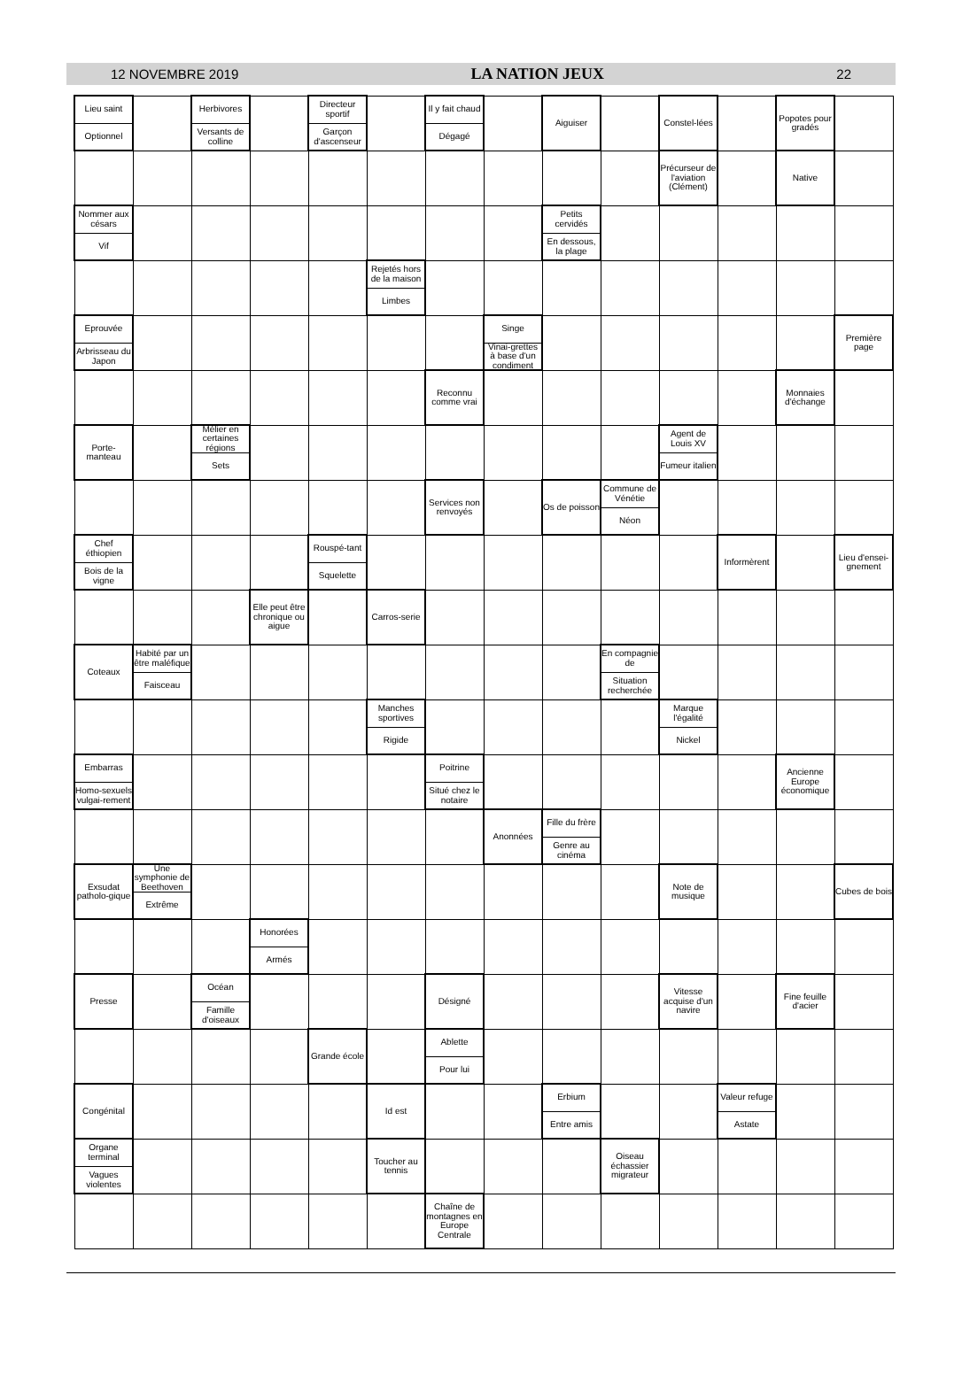12 NOVEMBRE 2019 LA NATION JEUX 22
| Lieu saint Optionnel | | Herbivores Versants de colline | | Directeur sportif Garçon d'ascenseur | | Il y fait chaud Dégagé | | Aiguiser | | Constel-lées | | Popotes pour gradés | |
| | | | | | | | | | | Précurseur de l'aviation (Clément) | | Native | |
| Nommer aux césars Vif | | | | | | | | Petits cervidés En dessous, la plage | | | | | |
| | | | | | Rejetés hors de la maison Limbes | | | | | | | | |
| Eprouvée Arbrisseau du Japon | | | | | | | Singe Vinai-grettes à base d'un condiment | | | | | | Première page |
| | | | | | | Reconnu comme vrai | | | | | | Monnaies d'échange | |
| Porte-manteau | | Mélier en certaines régions Sets | | | | | | | | Agent de Louis XV Fumeur italien | | | |
| | | | | | | Services non renvoyés | | Os de poisson | Commune de Vénétie Néon | | | | |
| Chef éthiopien Bois de la vigne | | | | Rouspé-tant Squelette | | | | | | | Informèrent | | Lieu d'ensei-gnement |
| | | | Elle peut être chronique ou aigue | | Carros-serie | | | | | | | | |
| Coteaux | Habité par un être maléfique Faisceau | | | | | | | | En compagnie de Situation recherchée | | | | |
| | | | | | Manches sportives Rigide | | | | | Marque l'égalité Nickel | | | |
| Embarras Homo-sexuels vulgai-rement | | | | | | Poitrine Situé chez le notaire | | | | | | Ancienne Europe économique | |
| | | | | | | | Anonnées | Fille du frère Genre au cinéma | | | | | |
| Exsudat patholo-gique | Une symphonie de Beethoven Extrême | | | | | | | | | Note de musique | | | Cubes de bois |
| | | | Honorées Armés | | | | | | | | | | |
| Presse | | Océan Famille d'oiseaux | | | | Désigné | | | | Vitesse acquise d'un navire | | Fine feuille d'acier | |
| | | | | Grande école | | Ablette Pour lui | | | | | | | |
| Congénital | | | | | Id est | | | Erbium Entre amis | | | Valeur refuge Astate | | |
| Organe terminal Vagues violentes | | | | | Toucher au tennis | | | | Oiseau échassier migrateur | | | | |
| | | | | | | Chaîne de montagnes en Europe Centrale | | | | | | | |